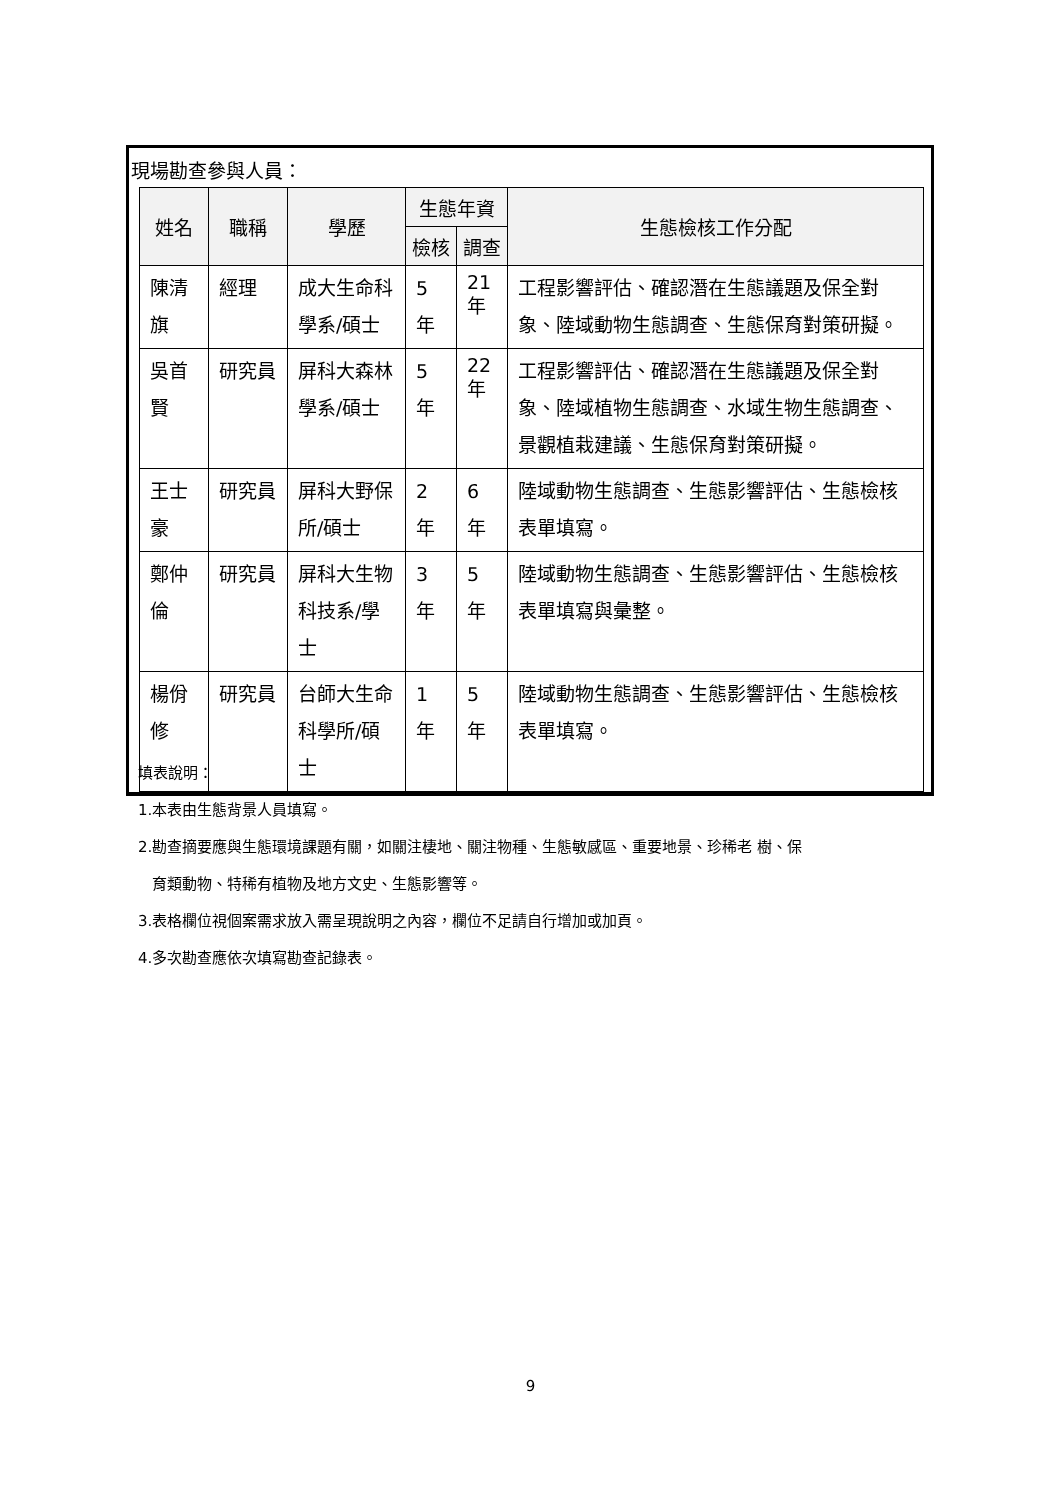現場勘查參與人員：
| 姓名 | 職稱 | 學歷 | 生態年資 | | 生態檢核工作分配 |
| --- | --- | --- | --- | --- | --- |
| | | | 檢核 | 調查 | |
| 陳清旗 | 經理 | 成大生命科學系/碩士 | 5 年 | 21 年 | 工程影響評估、確認潛在生態議題及保全對象、陸域動物生態調查、生態保育對策研擬。 |
| 吳首賢 | 研究員 | 屏科大森林學系/碩士 | 5 年 | 22 年 | 工程影響評估、確認潛在生態議題及保全對象、陸域植物生態調查、水域生物生態調查、景觀植栽建議、生態保育對策研擬。 |
| 王士豪 | 研究員 | 屏科大野保所/碩士 | 2 年 | 6 年 | 陸域動物生態調查、生態影響評估、生態檢核表單填寫。 |
| 鄭仲倫 | 研究員 | 屏科大生物科技系/學士 | 3 年 | 5 年 | 陸域動物生態調查、生態影響評估、生態檢核表單填寫與彙整。 |
| 楊佾修 | 研究員 | 台師大生命科學所/碩士 | 1 年 | 5 年 | 陸域動物生態調查、生態影響評估、生態檢核表單填寫。 |
填表說明：
1.本表由生態背景人員填寫。
2.勘查摘要應與生態環境課題有關，如關注棲地、關注物種、生態敏感區、重要地景、珍稀老 樹、保
育類動物、特稀有植物及地方文史、生態影響等。
3.表格欄位視個案需求放入需呈現說明之內容，欄位不足請自行增加或加頁。
4.多次勘查應依次填寫勘查記錄表。
9